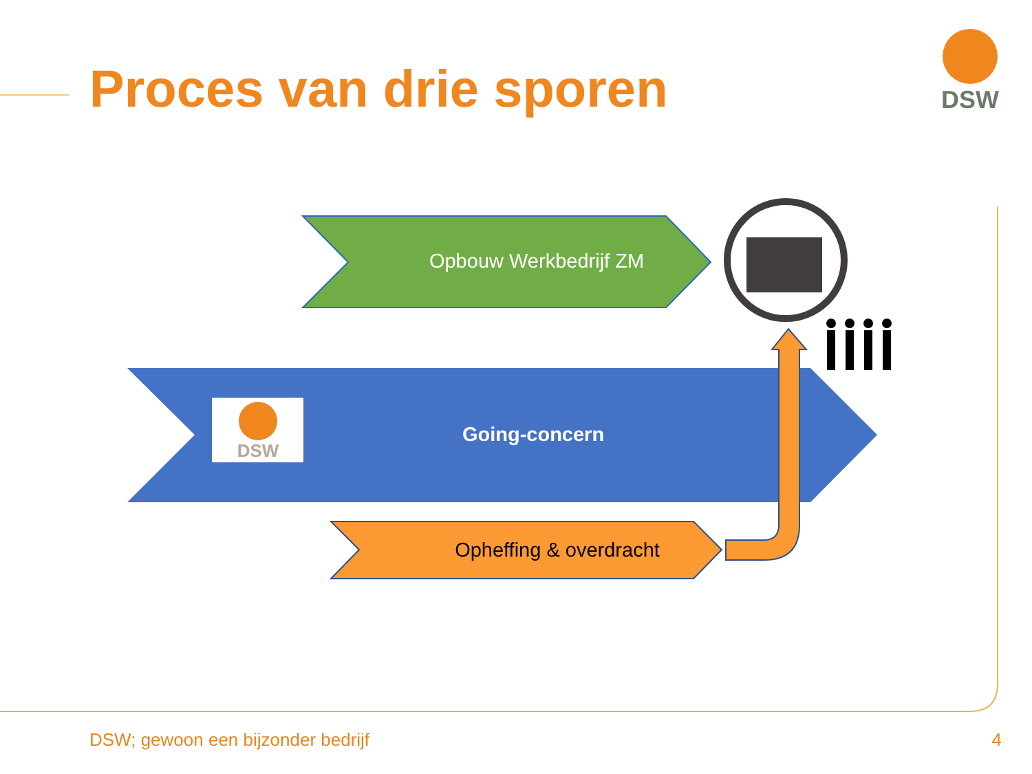DSW
DSW
Proces van drie sporen
Opbouw Werkbedrijf ZM
Going-concern
Opheffing & overdracht
DSW; gewoon een bijzonder bedrijf
4